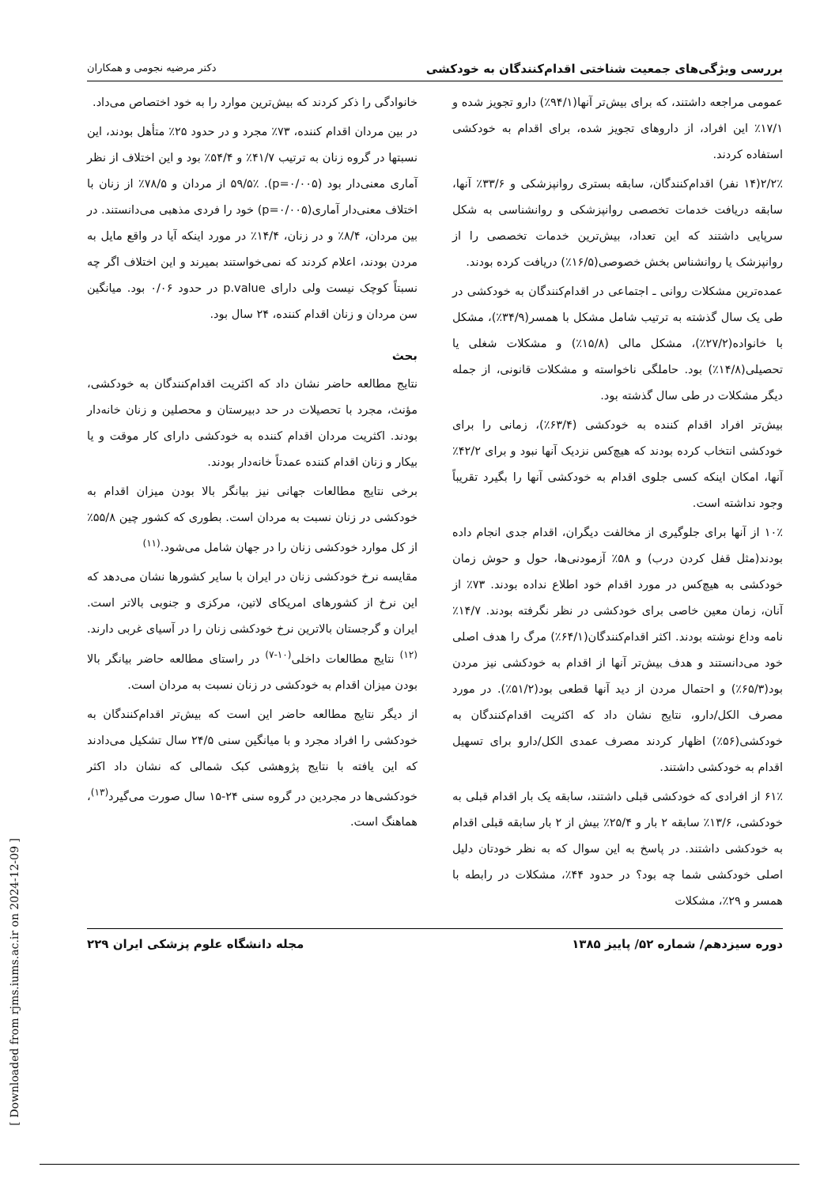بررسی ویژگی‌های جمعیت شناختی اقدام‌کنندگان به خودکشی دکتر مرضیه نجومی و همکاران
عمومی مراجعه داشتند، که برای بیش‌تر آنها(۹۴/۱٪) دارو تجویز شده و ۱۷/۱٪ این افراد، از داروهای تجویز شده، برای اقدام به خودکشی استفاده کردند.
۲/۲٪(۱۴ نفر) اقدام‌کنندگان، سابقه بستری روانپزشکی و ۳۳/۶٪ آنها، سابقه دریافت خدمات تخصصی روانپزشکی و روانشناسی به شکل سرپایی داشتند که این تعداد، بیش‌ترین خدمات تخصصی را از روانپزشک یا روانشناس بخش خصوصی(۱۶/۵٪) دریافت کرده بودند.
عمده‌ترین مشکلات روانی ـ اجتماعی در اقدام‌کنندگان به خودکشی در طی یک سال گذشته به ترتیب شامل مشکل با همسر(۳۴/۹٪)، مشکل با خانواده(۲۷/۲٪)، مشکل مالی (۱۵/۸٪) و مشکلات شغلی یا تحصیلی(۱۴/۸٪) بود. حاملگی ناخواسته و مشکلات قانونی، از جمله دیگر مشکلات در طی سال گذشته بود.
بیش‌تر افراد اقدام کننده به خودکشی (۶۳/۴٪)، زمانی را برای خودکشی انتخاب کرده بودند که هیچ‌کس نزدیک آنها نبود و برای ۴۲/۲٪ آنها، امکان اینکه کسی جلوی اقدام به خودکشی آنها را بگیرد تقریباً وجود نداشته است.
۱۰٪ از آنها برای جلوگیری از مخالفت دیگران، اقدام جدی انجام داده بودند(مثل قفل کردن درب) و ۵۸٪ آزمودنی‌ها، حول و حوش زمان خودکشی به هیچ‌کس در مورد اقدام خود اطلاع نداده بودند. ۷۳٪ از آنان، زمان معین خاصی برای خودکشی در نظر نگرفته بودند. ۱۴/۷٪ نامه وداع نوشته بودند. اکثر اقدام‌کنندگان(۶۴/۱٪) مرگ را هدف اصلی خود می‌دانستند و هدف بیش‌تر آنها از اقدام به خودکشی نیز مردن بود(۶۵/۳٪) و احتمال مردن از دید آنها قطعی بود(۵۱/۲٪). در مورد مصرف الکل/دارو، نتایج نشان داد که اکثریت اقدام‌کنندگان به خودکشی(۵۶٪) اظهار کردند مصرف عمدی الکل/دارو برای تسهیل اقدام به خودکشی داشتند.
۶۱٪ از افرادی که خودکشی قبلی داشتند، سابقه یک بار اقدام قبلی به خودکشی، ۱۳/۶٪ سابقه ۲ بار و ۲۵/۴٪ بیش از ۲ بار سابقه قبلی اقدام به خودکشی داشتند. در پاسخ به این سوال که به نظر خودتان دلیل اصلی خودکشی شما چه بود؟ در حدود ۴۴٪، مشکلات در رابطه با همسر و ۲۹٪، مشکلات
خانوادگی را ذکر کردند که بیش‌ترین موارد را به خود اختصاص می‌داد.
در بین مردان اقدام کننده، ۷۳٪ مجرد و در حدود ۲۵٪ متأهل بودند، این نسبتها در گروه زنان به ترتیب ۴۱/۷٪ و ۵۴/۴٪ بود و این اختلاف از نظر آماری معنی‌دار بود (p=۰/۰۰۵). ۵۹/۵٪ از مردان و ۷۸/۵٪ از زنان با اختلاف معنی‌دار آماری(p=۰/۰۰۵) خود را فردی مذهبی می‌دانستند. در بین مردان، ۸/۴٪ و در زنان، ۱۴/۴٪ در مورد اینکه آیا در واقع مایل به مردن بودند، اعلام کردند که نمی‌خواستند بمیرند و این اختلاف اگر چه نسبتاً کوچک نیست ولی دارای p.value در حدود ۰/۰۶ بود. میانگین سن مردان و زنان اقدام کننده، ۲۴ سال بود.
بحث
نتایج مطالعه حاضر نشان داد که اکثریت اقدام‌کنندگان به خودکشی، مؤنث، مجرد با تحصیلات در حد دبیرستان و محصلین و زنان خانه‌دار بودند. اکثریت مردان اقدام کننده به خودکشی دارای کار موقت و یا بیکار و زنان اقدام کننده عمدتاً خانه‌دار بودند.
برخی نتایج مطالعات جهانی نیز بیانگر بالا بودن میزان اقدام به خودکشی در زنان نسبت به مردان است. بطوری که کشور چین ۵۵/۸٪ از کل موارد خودکشی زنان را در جهان شامل می‌شود.<sup>(۱۱)</sup>
مقایسه نرخ خودکشی زنان در ایران با سایر کشورها نشان می‌دهد که این نرخ از کشورهای امریکای لاتین، مرکزی و جنوبی بالاتر است. ایران و گرجستان بالاترین نرخ خودکشی زنان را در آسیای غربی دارند.<sup>(۱۲)</sup> نتایج مطالعات داخلی<sup>(۱۰-۷)</sup> در راستای مطالعه حاضر بیانگر بالا بودن میزان اقدام به خودکشی در زنان نسبت به مردان است.
از دیگر نتایج مطالعه حاضر این است که بیش‌تر اقدام‌کنندگان به خودکشی را افراد مجرد و با میانگین سنی ۲۴/۵ سال تشکیل می‌دادند که این یافته با نتایج پژوهشی کبک شمالی که نشان داد اکثر خودکشی‌ها در مجردین در گروه سنی ۲۴-۱۵ سال صورت می‌گیرد<sup>(۱۳)</sup>، هماهنگ است.
دوره سیزدهم/ شماره ۵۲/ پاییز ۱۳۸۵ مجله دانشگاه علوم پزشکی ایران ۲۲۹
[ Downloaded from rjms.iums.ac.ir on 2024-12-09 ]